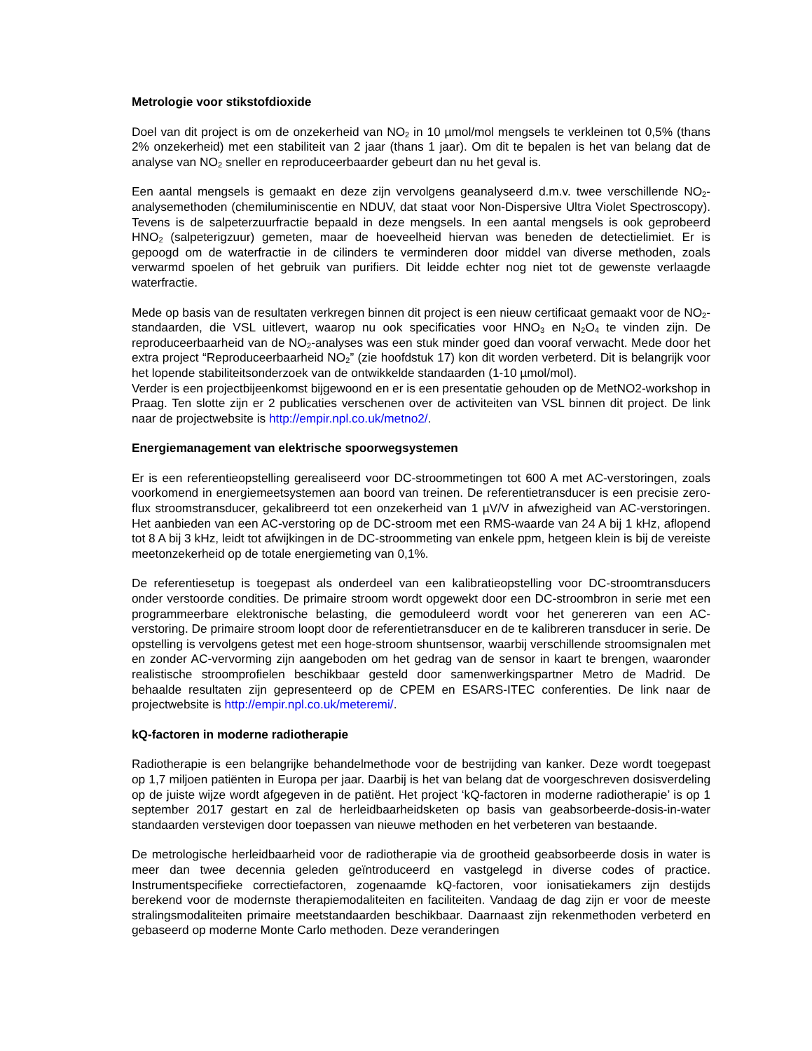Metrologie voor stikstofdioxide
Doel van dit project is om de onzekerheid van NO<sub>2</sub> in 10 µmol/mol mengsels te verkleinen tot 0,5% (thans 2% onzekerheid) met een stabiliteit van 2 jaar (thans 1 jaar). Om dit te bepalen is het van belang dat de analyse van NO<sub>2</sub> sneller en reproduceerbaarder gebeurt dan nu het geval is.
Een aantal mengsels is gemaakt en deze zijn vervolgens geanalyseerd d.m.v. twee verschillende NO<sub>2</sub>-analysemethoden (chemiluminiscentie en NDUV, dat staat voor Non-Dispersive Ultra Violet Spectroscopy). Tevens is de salpeterzuurfractie bepaald in deze mengsels. In een aantal mengsels is ook geprobeerd HNO<sub>2</sub> (salpeterigzuur) gemeten, maar de hoeveelheid hiervan was beneden de detectielimiet. Er is gepoogd om de waterfractie in de cilinders te verminderen door middel van diverse methoden, zoals verwarmd spoelen of het gebruik van purifiers. Dit leidde echter nog niet tot de gewenste verlaagde waterfractie.
Mede op basis van de resultaten verkregen binnen dit project is een nieuw certificaat gemaakt voor de NO<sub>2</sub>-standaarden, die VSL uitlevert, waarop nu ook specificaties voor HNO<sub>3</sub> en N<sub>2</sub>O<sub>4</sub> te vinden zijn. De reproduceerbaarheid van de NO<sub>2</sub>-analyses was een stuk minder goed dan vooraf verwacht. Mede door het extra project “Reproduceerbaarheid NO<sub>2</sub>” (zie hoofdstuk 17) kon dit worden verbeterd. Dit is belangrijk voor het lopende stabiliteitsonderzoek van de ontwikkelde standaarden (1-10 µmol/mol).
Verder is een projectbijeenkomst bijgewoond en er is een presentatie gehouden op de MetNO2-workshop in Praag. Ten slotte zijn er 2 publicaties verschenen over de activiteiten van VSL binnen dit project. De link naar de projectwebsite is http://empir.npl.co.uk/metno2/.
Energiemanagement van elektrische spoorwegsystemen
Er is een referentieopstelling gerealiseerd voor DC-stroommetingen tot 600 A met AC-verstoringen, zoals voorkomend in energiemeetsystemen aan boord van treinen. De referentietransducer is een precisie zero-flux stroomstransducer, gekalibreerd tot een onzekerheid van 1 µV/V in afwezigheid van AC-verstoringen. Het aanbieden van een AC-verstoring op de DC-stroom met een RMS-waarde van 24 A bij 1 kHz, aflopend tot 8 A bij 3 kHz, leidt tot afwijkingen in de DC-stroommeting van enkele ppm, hetgeen klein is bij de vereiste meetonzekerheid op de totale energiemeting van 0,1%.
De referentiesetup is toegepast als onderdeel van een kalibratieopstelling voor DC-stroomtransducers onder verstoorde condities. De primaire stroom wordt opgewekt door een DC-stroombron in serie met een programmeerbare elektronische belasting, die gemoduleerd wordt voor het genereren van een AC-verstoring. De primaire stroom loopt door de referentietransducer en de te kalibreren transducer in serie. De opstelling is vervolgens getest met een hoge-stroom shuntsensor, waarbij verschillende stroomsignalen met en zonder AC-vervorming zijn aangeboden om het gedrag van de sensor in kaart te brengen, waaronder realistische stroomprofielen beschikbaar gesteld door samenwerkingspartner Metro de Madrid. De behaalde resultaten zijn gepresenteerd op de CPEM en ESARS-ITEC conferenties. De link naar de projectwebsite is http://empir.npl.co.uk/meteremi/.
kQ-factoren in moderne radiotherapie
Radiotherapie is een belangrijke behandelmethode voor de bestrijding van kanker. Deze wordt toegepast op 1,7 miljoen patiënten in Europa per jaar. Daarbij is het van belang dat de voorgeschreven dosisverdeling op de juiste wijze wordt afgegeven in de patiënt. Het project ‘kQ-factoren in moderne radiotherapie’ is op 1 september 2017 gestart en zal de herleidbaarheidsketen op basis van geabsorbeerde-dosis-in-water standaarden verstevigen door toepassen van nieuwe methoden en het verbeteren van bestaande.
De metrologische herleidbaarheid voor de radiotherapie via de grootheid geabsorbeerde dosis in water is meer dan twee decennia geleden geïntroduceerd en vastgelegd in diverse codes of practice. Instrumentspecifieke correctiefactoren, zogenaamde kQ-factoren, voor ionisatiekamers zijn destijds berekend voor de modernste therapiemodaliteiten en faciliteiten. Vandaag de dag zijn er voor de meeste stralingsmodaliteiten primaire meetstandaarden beschikbaar. Daarnaast zijn rekenmethoden verbeterd en gebaseerd op moderne Monte Carlo methoden. Deze veranderingen